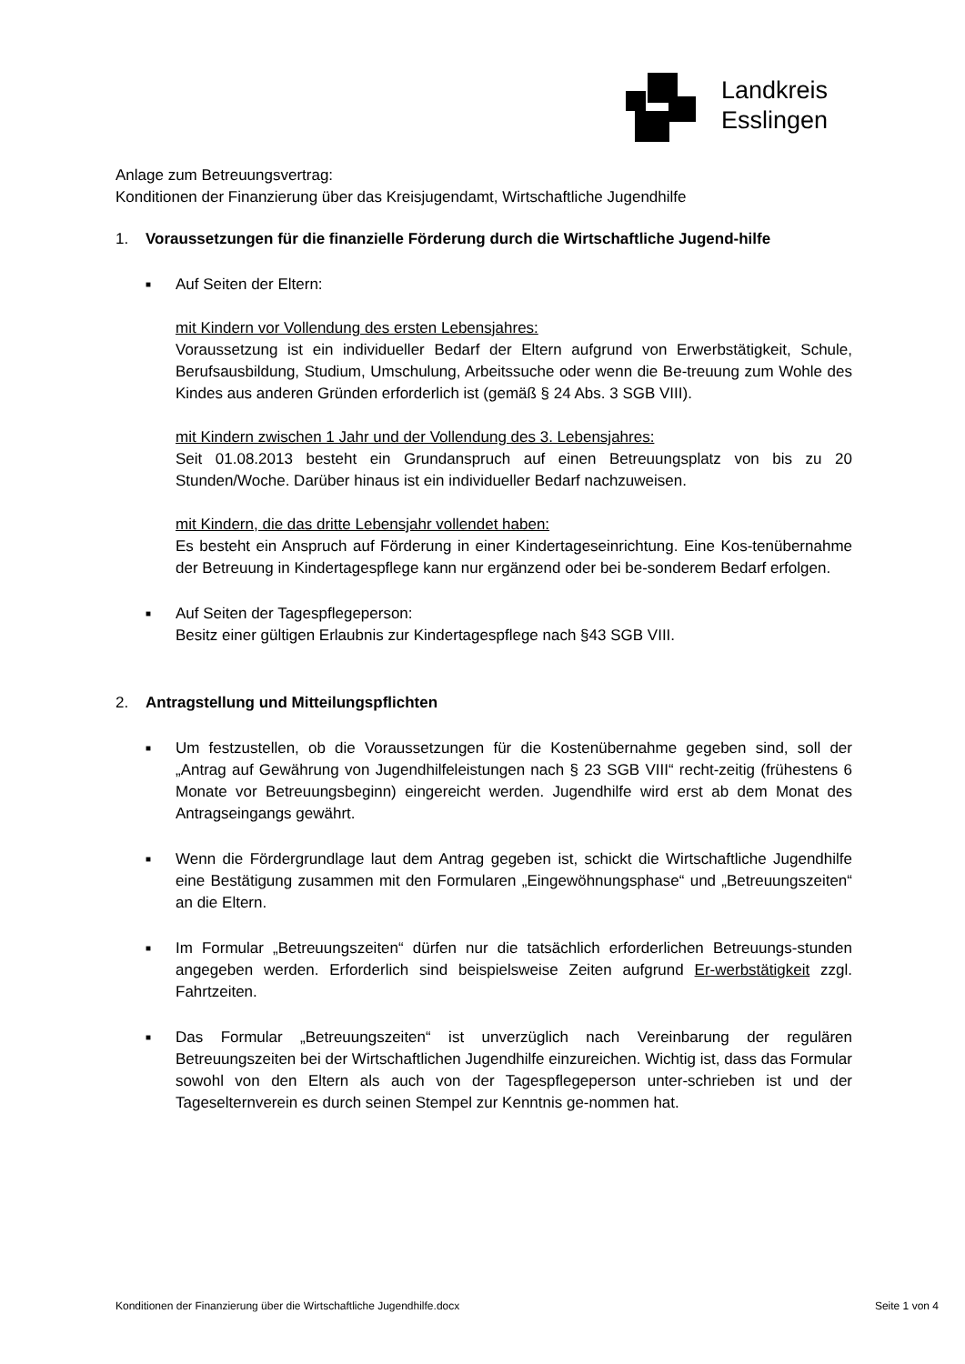Landkreis
Esslingen
Anlage zum Betreuungsvertrag:
Konditionen der Finanzierung über das Kreisjugendamt, Wirtschaftliche Jugendhilfe
1. Voraussetzungen für die finanzielle Förderung durch die Wirtschaftliche Jugend-hilfe
■
Auf Seiten der Eltern:
mit Kindern vor Vollendung des ersten Lebensjahres:
Voraussetzung ist ein individueller Bedarf der Eltern aufgrund von Erwerbstätigkeit, Schule, Berufsausbildung, Studium, Umschulung, Arbeitssuche oder wenn die Be-treuung zum Wohle des Kindes aus anderen Gründen erforderlich ist (gemäß § 24 Abs. 3 SGB VIII).
mit Kindern zwischen 1 Jahr und der Vollendung des 3. Lebensjahres:
Seit 01.08.2013 besteht ein Grundanspruch auf einen Betreuungsplatz von bis zu 20 Stunden/Woche. Darüber hinaus ist ein individueller Bedarf nachzuweisen.
mit Kindern, die das dritte Lebensjahr vollendet haben:
Es besteht ein Anspruch auf Förderung in einer Kindertageseinrichtung. Eine Kos-tenübernahme der Betreuung in Kindertagespflege kann nur ergänzend oder bei be-sonderem Bedarf erfolgen.
■
Auf Seiten der Tagespflegeperson:
Besitz einer gültigen Erlaubnis zur Kindertagespflege nach §43 SGB VIII.
2. Antragstellung und Mitteilungspflichten
■
Um festzustellen, ob die Voraussetzungen für die Kostenübernahme gegeben sind, soll der „Antrag auf Gewährung von Jugendhilfeleistungen nach § 23 SGB VIII“ recht-zeitig (frühestens 6 Monate vor Betreuungsbeginn) eingereicht werden. Jugendhilfe wird erst ab dem Monat des Antragseingangs gewährt.
■
Wenn die Fördergrundlage laut dem Antrag gegeben ist, schickt die Wirtschaftliche Jugendhilfe eine Bestätigung zusammen mit den Formularen „Eingewöhnungsphase“ und „Betreuungszeiten“ an die Eltern.
■
Im Formular „Betreuungszeiten“ dürfen nur die tatsächlich erforderlichen Betreuungs-stunden angegeben werden. Erforderlich sind beispielsweise Zeiten aufgrund Er-werbstätigkeit zzgl. Fahrtzeiten.
■
Das Formular „Betreuungszeiten“ ist unverzüglich nach Vereinbarung der regulären Betreuungszeiten bei der Wirtschaftlichen Jugendhilfe einzureichen. Wichtig ist, dass das Formular sowohl von den Eltern als auch von der Tagespflegeperson unter-schrieben ist und der Tageselternverein es durch seinen Stempel zur Kenntnis ge-nommen hat.
Konditionen der Finanzierung über die Wirtschaftliche Jugendhilfe.docx Seite 1 von 4